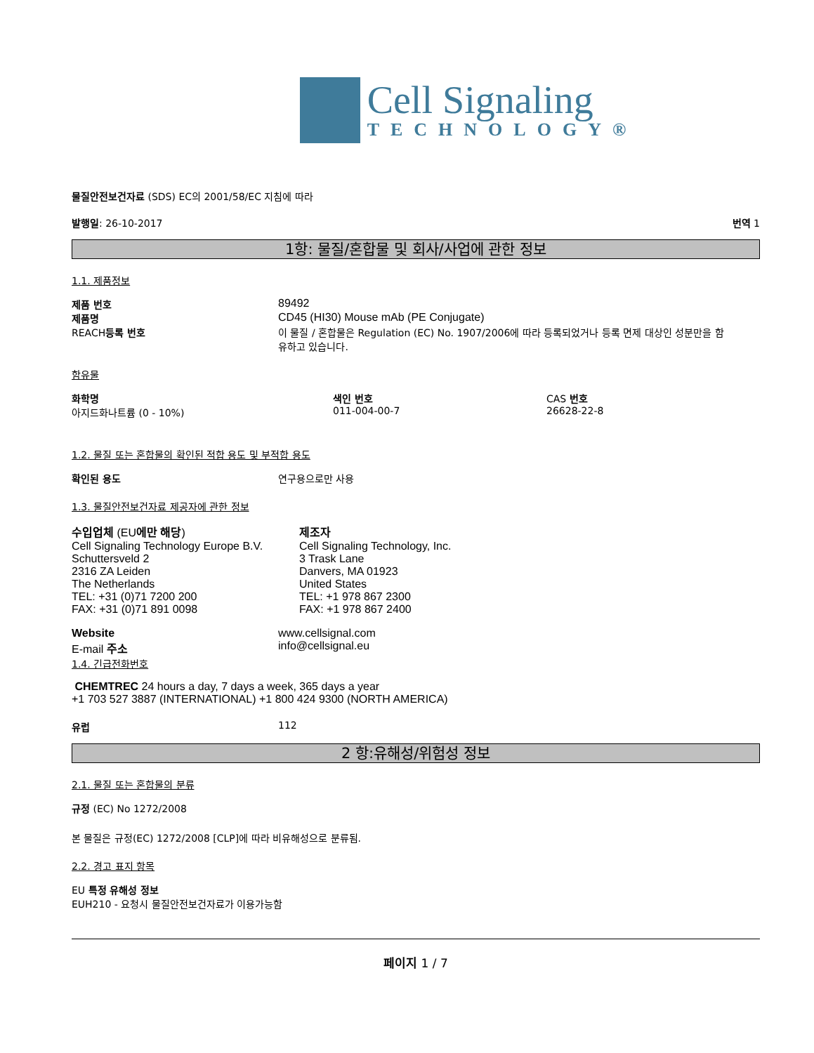Cell Signaling
TECHNOLOGY®
물질안전보건자료 (SDS) EC의 2001/58/EC 지침에 따라
발행일: 26-10-2017 번역 1
1항: 물질/혼합물 및 회사/사업에 관한 정보
1.1. 제품정보
제품 번호 89492
제품명 CD45 (HI30) Mouse mAb (PE Conjugate)
REACH등록 번호 이 물질 / 혼합물은 Regulation (EC) No. 1907/2006에 따라 등록되었거나 등록 면제 대상인 성분만을 함유하고 있습니다.
함유물
화학명
아지드화나트륨 (0 - 10%) 색인 번호
011-004-00-7 CAS 번호
26628-22-8
1.2. 물질 또는 혼합물의 확인된 적합 용도 및 부적합 용도
확인된 용도 연구용으로만 사용
1.3. 물질안전보건자료 제공자에 관한 정보
수입업체 (EU에만 해당)
Cell Signaling Technology Europe B.V.
Schuttersveld 2
2316 ZA Leiden
The Netherlands
TEL: +31 (0)71 7200 200
FAX: +31 (0)71 891 0098
제조자
Cell Signaling Technology, Inc.
3 Trask Lane
Danvers, MA 01923
United States
TEL: +1 978 867 2300
FAX: +1 978 867 2400
Website
E-mail 주소 www.cellsignal.com
info@cellsignal.eu
1.4. 긴급전화번호
CHEMTREC 24 hours a day, 7 days a week, 365 days a year
+1 703 527 3887 (INTERNATIONAL) +1 800 424 9300 (NORTH AMERICA)
유럽 112
2 항:유해성/위험성 정보
2.1. 물질 또는 혼합물의 분류
규정 (EC) No 1272/2008
본 물질은 규정(EC) 1272/2008 [CLP]에 따라 비유해성으로 분류됨.
2.2. 경고 표지 항목
EU 특정 유해성 정보
EUH210 - 요청시 물질안전보건자료가 이용가능함
페이지 1 / 7